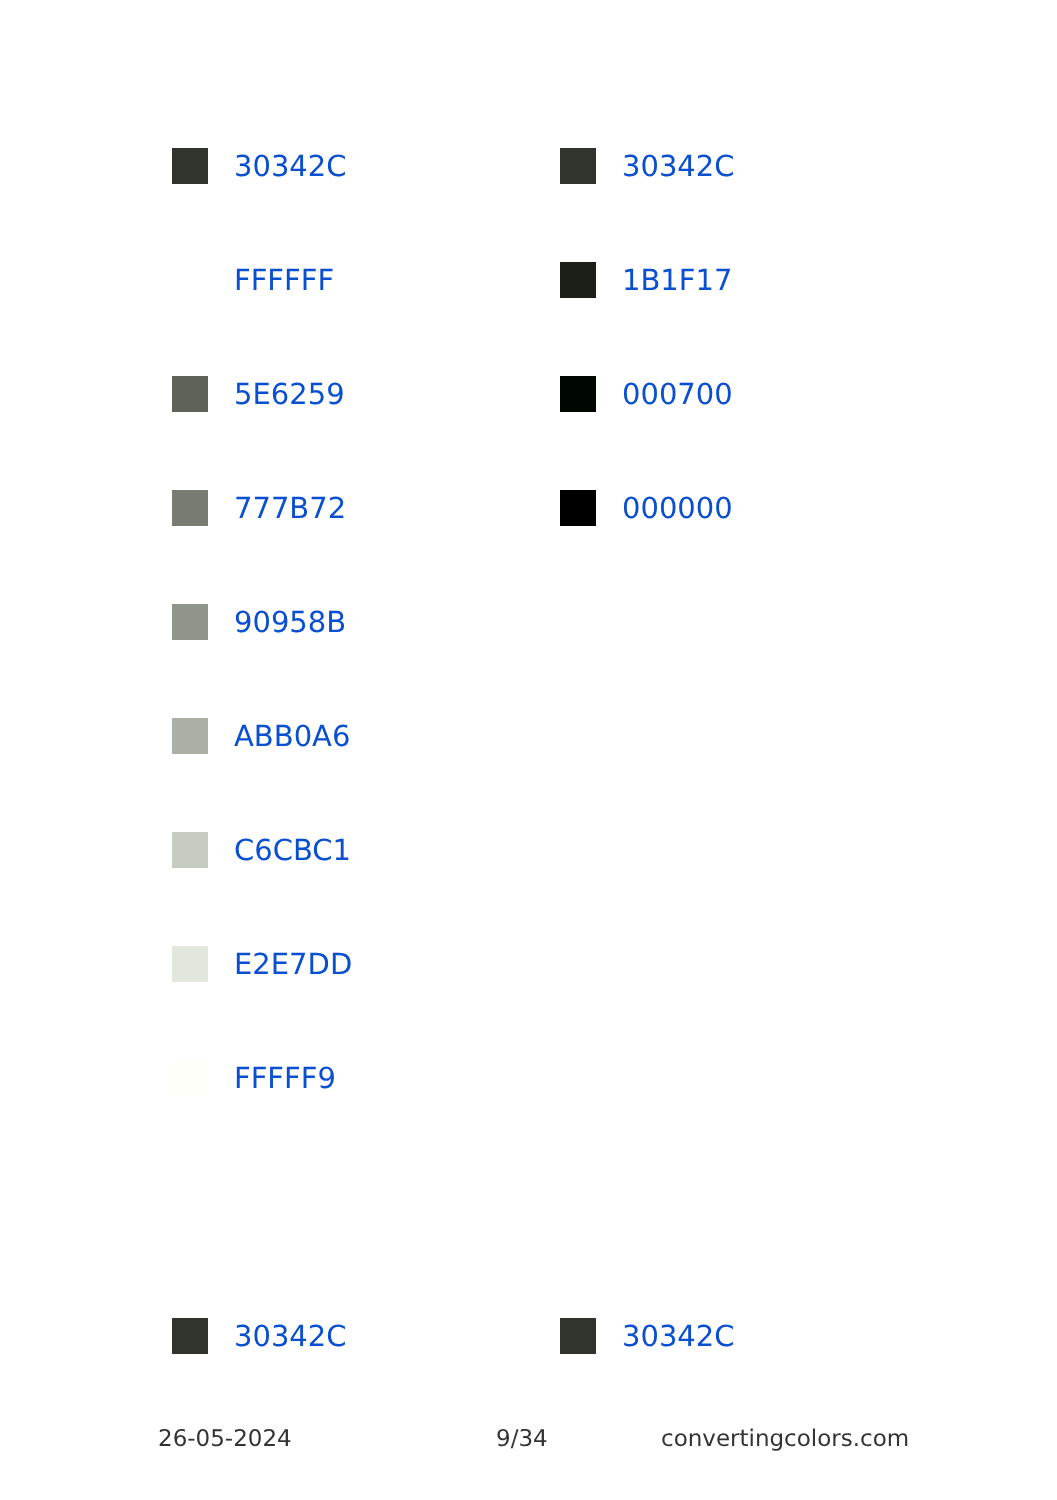30342C
FFFFFF
5E6259
777B72
90958B
ABB0A6
C6CBC1
E2E7DD
FFFFF9
30342C
1B1F17
000700
000000
30342C 30342C
26-05-2024 9/34 convertingcolors.com